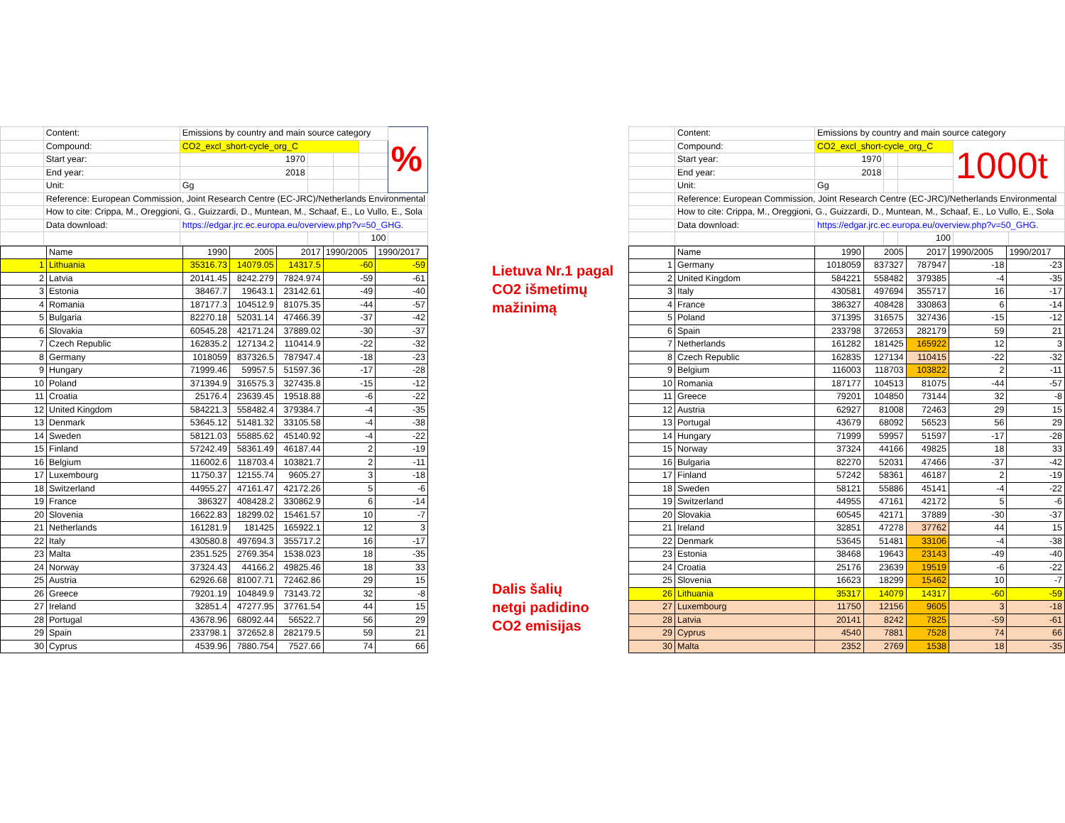| | Content: | Emissions by country and main source category | | | | % |
| | Compound: | CO2_excl_short-cycle_org_C | | | | |
| | Start year: | 1970 | | | | |
| | End year: | 2018 | | | | |
| | Unit: | Gg | | | | |
| | Reference: European Commission, Joint Research Centre (EC-JRC)/Netherlands Environmental | | | | | |
| | How to cite: Crippa, M., Oreggioni, G., Guizzardi, D., Muntean, M., Schaaf, E., Lo Vullo, E., Sola | | | | | |
| | Data download: | https://edgar.jrc.ec.europa.eu/overview.php?v=50_GHG. | | | | |
| | | | | | 100 | |
| | Name | 1990 | 2005 | 2017 | 1990/2005 | 1990/2017 |
| 1 | Lithuania | 35316.73 | 14079.05 | 14317.5 | -60 | -59 |
| 2 | Latvia | 20141.45 | 8242.279 | 7824.974 | -59 | -61 |
| 3 | Estonia | 38467.7 | 19643.1 | 23142.61 | -49 | -40 |
| 4 | Romania | 187177.3 | 104512.9 | 81075.35 | -44 | -57 |
| 5 | Bulgaria | 82270.18 | 52031.14 | 47466.39 | -37 | -42 |
| 6 | Slovakia | 60545.28 | 42171.24 | 37889.02 | -30 | -37 |
| 7 | Czech Republic | 162835.2 | 127134.2 | 110414.9 | -22 | -32 |
| 8 | Germany | 1018059 | 837326.5 | 787947.4 | -18 | -23 |
| 9 | Hungary | 71999.46 | 59957.5 | 51597.36 | -17 | -28 |
| 10 | Poland | 371394.9 | 316575.3 | 327435.8 | -15 | -12 |
| 11 | Croatia | 25176.4 | 23639.45 | 19518.88 | -6 | -22 |
| 12 | United Kingdom | 584221.3 | 558482.4 | 379384.7 | -4 | -35 |
| 13 | Denmark | 53645.12 | 51481.32 | 33105.58 | -4 | -38 |
| 14 | Sweden | 58121.03 | 55885.62 | 45140.92 | -4 | -22 |
| 15 | Finland | 57242.49 | 58361.49 | 46187.44 | 2 | -19 |
| 16 | Belgium | 116002.6 | 118703.4 | 103821.7 | 2 | -11 |
| 17 | Luxembourg | 11750.37 | 12155.74 | 9605.27 | 3 | -18 |
| 18 | Switzerland | 44955.27 | 47161.47 | 42172.26 | 5 | -6 |
| 19 | France | 386327 | 408428.2 | 330862.9 | 6 | -14 |
| 20 | Slovenia | 16622.83 | 18299.02 | 15461.57 | 10 | -7 |
| 21 | Netherlands | 161281.9 | 181425 | 165922.1 | 12 | 3 |
| 22 | Italy | 430580.8 | 497694.3 | 355717.2 | 16 | -17 |
| 23 | Malta | 2351.525 | 2769.354 | 1538.023 | 18 | -35 |
| 24 | Norway | 37324.43 | 44166.2 | 49825.46 | 18 | 33 |
| 25 | Austria | 62926.68 | 81007.71 | 72462.86 | 29 | 15 |
| 26 | Greece | 79201.19 | 104849.9 | 73143.72 | 32 | -8 |
| 27 | Ireland | 32851.4 | 47277.95 | 37761.54 | 44 | 15 |
| 28 | Portugal | 43678.96 | 68092.44 | 56522.7 | 56 | 29 |
| 29 | Spain | 233798.1 | 372652.8 | 282179.5 | 59 | 21 |
| 30 | Cyprus | 4539.96 | 7880.754 | 7527.66 | 74 | 66 |
Lietuva Nr.1 pagal
CO2 išmetimų
mažinimą
Dalis šalių
netgi padidino
CO2 emisijas
| | Content: | Emissions by country and main source category | | | | |
| | Compound: | CO2_excl_short-cycle_org_C | | | 1000t | |
| | Start year: | 1970 | | | | |
| | End year: | 2018 | | | | |
| | Unit: | Gg | | | | |
| | Reference: European Commission, Joint Research Centre (EC-JRC)/Netherlands Environmental | | | | | |
| | How to cite: Crippa, M., Oreggioni, G., Guizzardi, D., Muntean, M., Schaaf, E., Lo Vullo, E., Sola | | | | | |
| | Data download: | https://edgar.jrc.ec.europa.eu/overview.php?v=50_GHG. | | | | |
| | | | | 100 | | |
| | Name | 1990 | 2005 | 2017 | 1990/2005 | 1990/2017 |
| 1 | Germany | 1018059 | 837327 | 787947 | -18 | -23 |
| 2 | United Kingdom | 584221 | 558482 | 379385 | -4 | -35 |
| 3 | Italy | 430581 | 497694 | 355717 | 16 | -17 |
| 4 | France | 386327 | 408428 | 330863 | 6 | -14 |
| 5 | Poland | 371395 | 316575 | 327436 | -15 | -12 |
| 6 | Spain | 233798 | 372653 | 282179 | 59 | 21 |
| 7 | Netherlands | 161282 | 181425 | 165922 | 12 | 3 |
| 8 | Czech Republic | 162835 | 127134 | 110415 | -22 | -32 |
| 9 | Belgium | 116003 | 118703 | 103822 | 2 | -11 |
| 10 | Romania | 187177 | 104513 | 81075 | -44 | -57 |
| 11 | Greece | 79201 | 104850 | 73144 | 32 | -8 |
| 12 | Austria | 62927 | 81008 | 72463 | 29 | 15 |
| 13 | Portugal | 43679 | 68092 | 56523 | 56 | 29 |
| 14 | Hungary | 71999 | 59957 | 51597 | -17 | -28 |
| 15 | Norway | 37324 | 44166 | 49825 | 18 | 33 |
| 16 | Bulgaria | 82270 | 52031 | 47466 | -37 | -42 |
| 17 | Finland | 57242 | 58361 | 46187 | 2 | -19 |
| 18 | Sweden | 58121 | 55886 | 45141 | -4 | -22 |
| 19 | Switzerland | 44955 | 47161 | 42172 | 5 | -6 |
| 20 | Slovakia | 60545 | 42171 | 37889 | -30 | -37 |
| 21 | Ireland | 32851 | 47278 | 37762 | 44 | 15 |
| 22 | Denmark | 53645 | 51481 | 33106 | -4 | -38 |
| 23 | Estonia | 38468 | 19643 | 23143 | -49 | -40 |
| 24 | Croatia | 25176 | 23639 | 19519 | -6 | -22 |
| 25 | Slovenia | 16623 | 18299 | 15462 | 10 | -7 |
| 26 | Lithuania | 35317 | 14079 | 14317 | -60 | -59 |
| 27 | Luxembourg | 11750 | 12156 | 9605 | 3 | -18 |
| 28 | Latvia | 20141 | 8242 | 7825 | -59 | -61 |
| 29 | Cyprus | 4540 | 7881 | 7528 | 74 | 66 |
| 30 | Malta | 2352 | 2769 | 1538 | 18 | -35 |